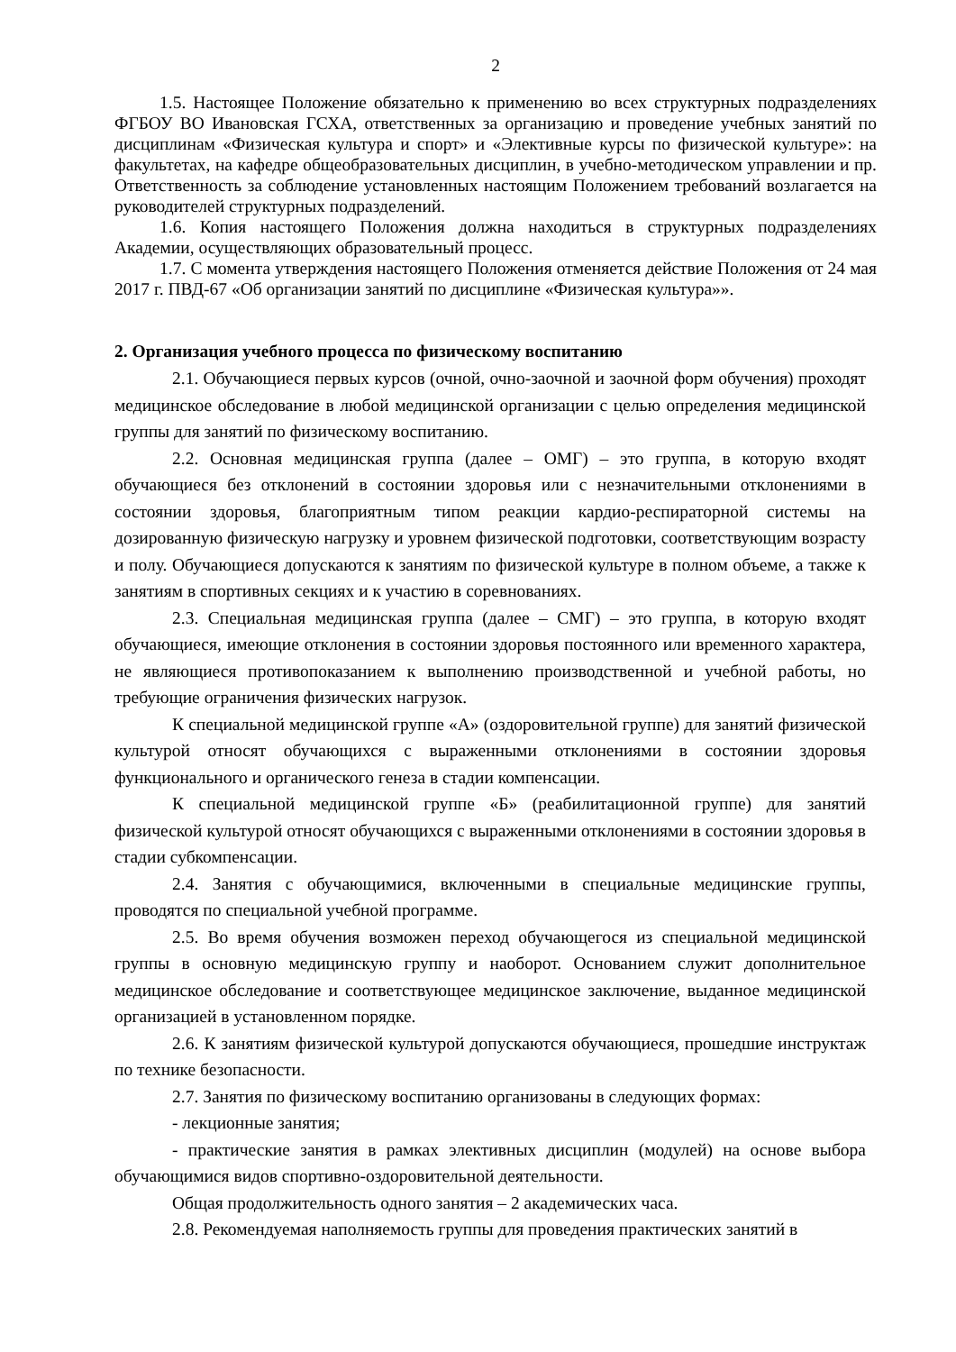2
1.5. Настоящее Положение обязательно к применению во всех структурных подразделениях ФГБОУ ВО Ивановская ГСХА, ответственных за организацию и проведение учебных занятий по дисциплинам «Физическая культура и спорт» и «Элективные курсы по физической культуре»: на факультетах, на кафедре общеобразовательных дисциплин, в учебно-методическом управлении и пр. Ответственность за соблюдение установленных настоящим Положением требований возлагается на руководителей структурных подразделений.
1.6. Копия настоящего Положения должна находиться в структурных подразделениях Академии, осуществляющих образовательный процесс.
1.7. С момента утверждения настоящего Положения отменяется действие Положения от 24 мая 2017 г. ПВД-67 «Об организации занятий по дисциплине «Физическая культура»».
2. Организация учебного процесса по физическому воспитанию
2.1. Обучающиеся первых курсов (очной, очно-заочной и заочной форм обучения) проходят медицинское обследование в любой медицинской организации с целью определения медицинской группы для занятий по физическому воспитанию.
2.2. Основная медицинская группа (далее – ОМГ) – это группа, в которую входят обучающиеся без отклонений в состоянии здоровья или с незначительными отклонениями в состоянии здоровья, благоприятным типом реакции кардио-респираторной системы на дозированную физическую нагрузку и уровнем физической подготовки, соответствующим возрасту и полу. Обучающиеся допускаются к занятиям по физической культуре в полном объеме, а также к занятиям в спортивных секциях и к участию в соревнованиях.
2.3. Специальная медицинская группа (далее – СМГ) – это группа, в которую входят обучающиеся, имеющие отклонения в состоянии здоровья постоянного или временного характера, не являющиеся противопоказанием к выполнению производственной и учебной работы, но требующие ограничения физических нагрузок.
К специальной медицинской группе «А» (оздоровительной группе) для занятий физической культурой относят обучающихся с выраженными отклонениями в состоянии здоровья функционального и органического генеза в стадии компенсации.
К специальной медицинской группе «Б» (реабилитационной группе) для занятий физической культурой относят обучающихся с выраженными отклонениями в состоянии здоровья в стадии субкомпенсации.
2.4. Занятия с обучающимися, включенными в специальные медицинские группы, проводятся по специальной учебной программе.
2.5. Во время обучения возможен переход обучающегося из специальной медицинской группы в основную медицинскую группу и наоборот. Основанием служит дополнительное медицинское обследование и соответствующее медицинское заключение, выданное медицинской организацией в установленном порядке.
2.6. К занятиям физической культурой допускаются обучающиеся, прошедшие инструктаж по технике безопасности.
2.7. Занятия по физическому воспитанию организованы в следующих формах:
- лекционные занятия;
- практические занятия в рамках элективных дисциплин (модулей) на основе выбора обучающимися видов спортивно-оздоровительной деятельности.
Общая продолжительность одного занятия – 2 академических часа.
2.8. Рекомендуемая наполняемость группы для проведения практических занятий в